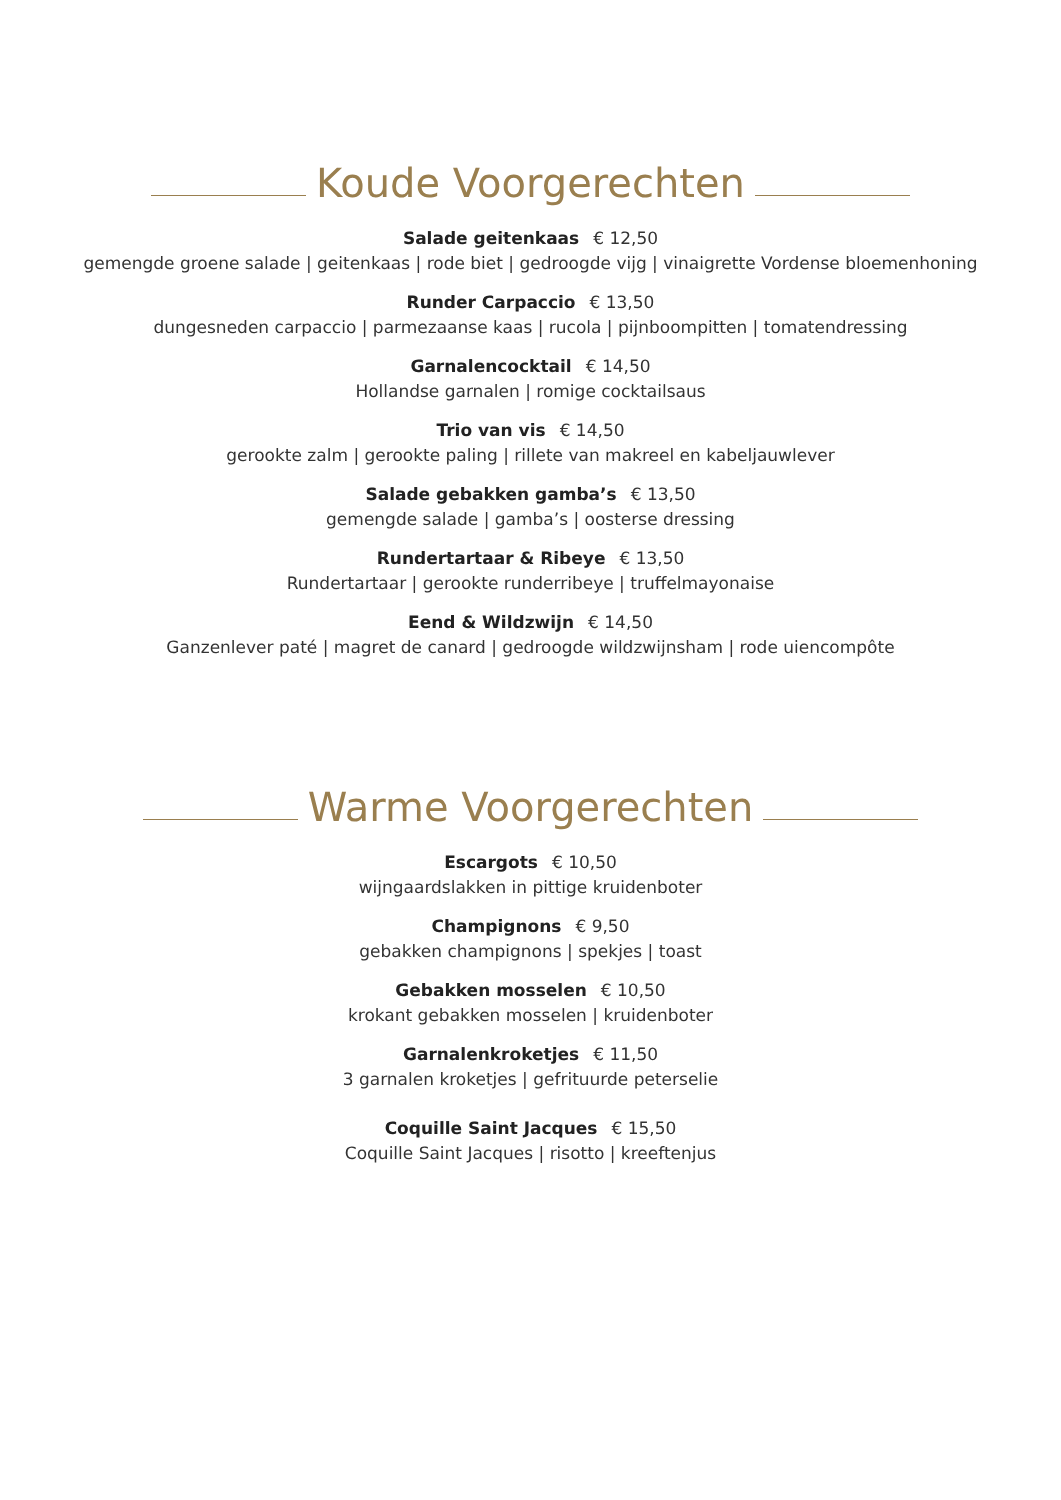Koude Voorgerechten
Salade geitenkaas € 12,50
gemengde groene salade | geitenkaas | rode biet | gedroogde vijg | vinaigrette Vordense bloemenhoning
Runder Carpaccio € 13,50
dungesneden carpaccio | parmezaanse kaas | rucola | pijnboompitten | tomatendressing
Garnalencocktail € 14,50
Hollandse garnalen | romige cocktailsaus
Trio van vis € 14,50
gerookte zalm | gerookte paling | rillete van makreel en kabeljauwlever
Salade gebakken gamba’s € 13,50
gemengde salade | gamba’s | oosterse dressing
Rundertartaar & Ribeye € 13,50
Rundertartaar | gerookte runderribeye | truffelmayonaise
Eend & Wildzwijn € 14,50
Ganzenlever paté | magret de canard | gedroogde wildzwijnsham | rode uiencompôte
Warme Voorgerechten
Escargots € 10,50
wijngaardslakken in pittige kruidenboter
Champignons € 9,50
gebakken champignons | spekjes | toast
Gebakken mosselen € 10,50
krokant gebakken mosselen | kruidenboter
Garnalenkroketjes € 11,50
3 garnalen kroketjes | gefrituurde peterselie
Coquille Saint Jacques € 15,50
Coquille Saint Jacques | risotto | kreeftenjus